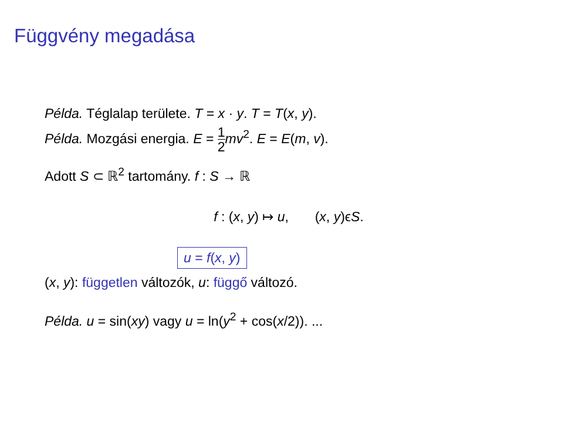Függvény megadása
Példa. Téglalap területe. T = x · y. T = T(x, y).
Példa. Mozgási energia. E = 1 2 mv<sup>2</sup>. E = E(m, v).
Adott S ⊂ ℝ<sup>2</sup> tartomány. f : S → ℝ
f : (x, y) ↦ u, (x, y)ϵS.
u = f(x, y)
(x, y): független változók, u: függő változó.
Példa. u = sin(xy) vagy u = ln(y<sup>2</sup> + cos(x/2)). ...